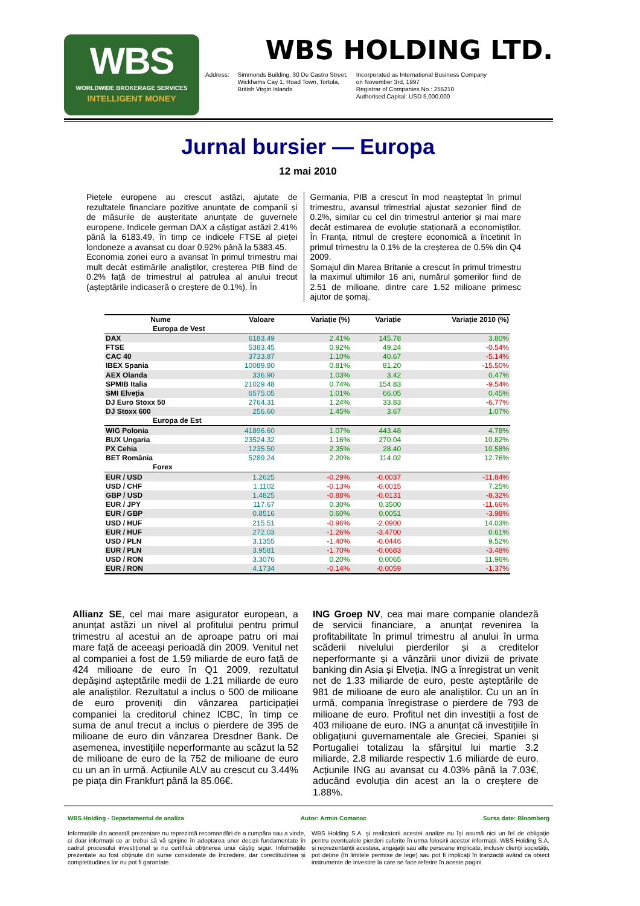WBS
WORLDWIDE BROKERAGE SERVICES
INTELLIGENT MONEY
WBS HOLDING LTD.
Address: Simmonds Building, 30 De Castro Street,
Wickhams Cay 1, Road Town, Tortola,
British Virgin Islands Incorporated as International Business Company
on November 3rd, 1997
Registrar of Companies No.: 255210
Authorised Capital: USD 5,000,000
Jurnal bursier — Europa
12 mai 2010
Piețele europene au crescut astăzi, ajutate de rezultatele financiare pozitive anunțate de companii și de măsurile de austeritate anunțate de guvernele europene. Indicele german DAX a câștigat astăzi 2.41% până la 6183.49, în timp ce indicele FTSE al pieței londoneze a avansat cu doar 0.92% până la 5383.45.
Economia zonei euro a avansat în primul trimestru mai mult decât estimările analiștilor, creșterea PIB fiind de 0.2% față de trimestrul al patrulea al anului trecut (așteptările indicaseră o creștere de 0.1%). În
Germania, PIB a crescut în mod neașteptat în primul trimestru, avansul trimestrial ajustat sezonier fiind de 0.2%, similar cu cel din trimestrul anterior și mai mare decât estimarea de evoluție staționară a economiștilor. În Franța, ritmul de creștere economică a încetinit în primul trimestru la 0.1% de la creșterea de 0.5% din Q4 2009.
Șomajul din Marea Britanie a crescut în primul trimestru la maximul ultimilor 16 ani, numărul șomerilor fiind de 2.51 de milioane, dintre care 1.52 milioane primesc ajutor de șomaj.
| Nume | Valoare | Variație (%) | Variație | Variație 2010 (%) |
| --- | --- | --- | --- | --- |
| Europa de Vest | | | | |
| DAX | 6183.49 | 2.41% | 145.78 | 3.80% |
| FTSE | 5383.45 | 0.92% | 49.24 | -0.54% |
| CAC 40 | 3733.87 | 1.10% | 40.67 | -5.14% |
| IBEX Spania | 10089.80 | 0.81% | 81.20 | -15.50% |
| AEX Olanda | 336.90 | 1.03% | 3.42 | 0.47% |
| SPMIB Italia | 21029.48 | 0.74% | 154.83 | -9.54% |
| SMI Elveția | 6575.05 | 1.01% | 66.05 | 0.45% |
| DJ Euro Stoxx 50 | 2764.31 | 1.24% | 33.83 | -6.77% |
| DJ Stoxx 600 | 256.60 | 1.45% | 3.67 | 1.07% |
| Europa de Est | | | | |
| WIG Polonia | 41896.60 | 1.07% | 443.48 | 4.78% |
| BUX Ungaria | 23524.32 | 1.16% | 270.04 | 10.82% |
| PX Cehia | 1235.50 | 2.35% | 28.40 | 10.58% |
| BET România | 5289.24 | 2.20% | 114.02 | 12.76% |
| Forex | | | | |
| EUR / USD | 1.2625 | -0.29% | -0.0037 | -11.84% |
| USD / CHF | 1.1102 | -0.13% | -0.0015 | 7.25% |
| GBP / USD | 1.4825 | -0.88% | -0.0131 | -8.32% |
| EUR / JPY | 117.67 | 0.30% | 0.3500 | -11.66% |
| EUR / GBP | 0.8516 | 0.60% | 0.0051 | -3.98% |
| USD / HUF | 215.51 | -0.96% | -2.0900 | 14.03% |
| EUR / HUF | 272.03 | -1.26% | -3.4700 | 0.61% |
| USD / PLN | 3.1355 | -1.40% | -0.0446 | 9.52% |
| EUR / PLN | 3.9581 | -1.70% | -0.0683 | -3.48% |
| USD / RON | 3.3076 | 0.20% | 0.0065 | 11.96% |
| EUR / RON | 4.1734 | -0.14% | -0.0059 | -1.37% |
Allianz SE, cel mai mare asigurator european, a anunțat astăzi un nivel al profitului pentru primul trimestru al acestui an de aproape patru ori mai mare față de aceeași perioadă din 2009. Venitul net al companiei a fost de 1.59 miliarde de euro față de 424 milioane de euro în Q1 2009, rezultatul depășind așteptările medii de 1.21 miliarde de euro ale analiștilor. Rezultatul a inclus o 500 de milioane de euro proveniți din vânzarea participației companiei la creditorul chinez ICBC, în timp ce suma de anul trecut a inclus o pierdere de 395 de milioane de euro din vânzarea Dresdner Bank. De asemenea, investițiile neperformante au scăzut la 52 de milioane de euro de la 752 de milioane de euro cu un an în urmă. Acțiunile ALV au crescut cu 3.44% pe piața din Frankfurt până la 85.06€.
ING Groep NV, cea mai mare companie olandeză de servicii financiare, a anunțat revenirea la profitabilitate în primul trimestru al anului în urma scăderii nivelului pierderilor și a creditelor neperformante și a vânzării unor divizii de private banking din Asia și Elveția. ING a înregistrat un venit net de 1.33 miliarde de euro, peste așteptările de 981 de milioane de euro ale analiștilor. Cu un an în urmă, compania înregistrase o pierdere de 793 de milioane de euro. Profitul net din investiții a fost de 403 milioane de euro. ING a anunțat că investițiile în obligațiuni guvernamentale ale Greciei, Spaniei și Portugaliei totalizau la sfârșitul lui martie 3.2 miliarde, 2.8 miliarde respectiv 1.6 miliarde de euro. Acțiunile ING au avansat cu 4.03% până la 7.03€, aducând evoluția din acest an la o creștere de 1.88%.
WBS Holding - Departamentul de analiza Autor: Armin Comanac Sursa date: Bloomberg
Informațiile din această prezentare nu reprezintă recomandări de a cumpăra sau a vinde, ci doar informații ce ar trebui să vă sprijine în adoptarea unor decizii fundamentate în cadrul procesului investițional și nu certifică obținerea unui câștig sigur. Informațiile prezentate au fost obținute din surse considerate de încredere, dar corectitudinea și completitudinea lor nu pot fi garantate.
WBS Holding S.A. și realizatorii acestei analize nu își asumă nici un fel de obligație pentru eventualele pierderi suferite în urma folosirii acestor informații. WBS Holding S.A. și reprezentanții acesteia, angajații sau alte persoane implicate, inclusiv clienții societății, pot deține (în limitele permise de lege) sau pot fi implicați în tranzacții având ca obiect instrumente de investire la care se face referire în aceste pagini.